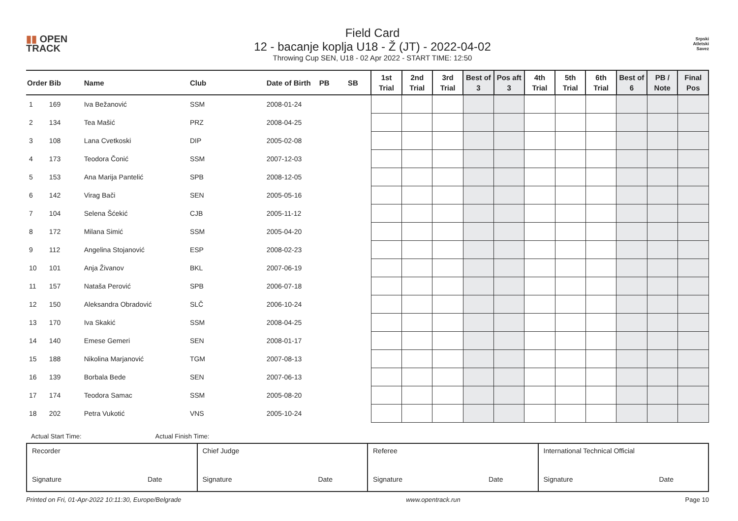▮▮ OPEN
TRACK
Field Card
12 - bacanje koplja U18 - Ž (JT) - 2022-04-02
Throwing Cup SEN, U18 - 02 Apr 2022 - START TIME: 12:50
Srpski
Atletski
Savez
| Order | Bib | Name | Club | Date of Birth | PB | SB | 1st Trial | 2nd Trial | 3rd Trial | Best of 3 | Pos aft 3 | 4th Trial | 5th Trial | 6th Trial | Best of 6 | PB / Note | Final Pos |
| --- | --- | --- | --- | --- | --- | --- | --- | --- | --- | --- | --- | --- | --- | --- | --- | --- | --- |
| 1 | 169 | Iva Bežanović | SSM | 2008-01-24 | | | | | | | | | | | | | |
| 2 | 134 | Tea Mašić | PRZ | 2008-04-25 | | | | | | | | | | | | | |
| 3 | 108 | Lana Cvetkoski | DIP | 2005-02-08 | | | | | | | | | | | | | |
| 4 | 173 | Teodora Čonić | SSM | 2007-12-03 | | | | | | | | | | | | | |
| 5 | 153 | Ana Marija Pantelić | SPB | 2008-12-05 | | | | | | | | | | | | | |
| 6 | 142 | Virag Bači | SEN | 2005-05-16 | | | | | | | | | | | | | |
| 7 | 104 | Selena Šćekić | CJB | 2005-11-12 | | | | | | | | | | | | | |
| 8 | 172 | Milana Simić | SSM | 2005-04-20 | | | | | | | | | | | | | |
| 9 | 112 | Angelina Stojanović | ESP | 2008-02-23 | | | | | | | | | | | | | |
| 10 | 101 | Anja Živanov | BKL | 2007-06-19 | | | | | | | | | | | | | |
| 11 | 157 | Nataša Perović | SPB | 2006-07-18 | | | | | | | | | | | | | |
| 12 | 150 | Aleksandra Obradović | SLČ | 2006-10-24 | | | | | | | | | | | | | |
| 13 | 170 | Iva Skakić | SSM | 2008-04-25 | | | | | | | | | | | | | |
| 14 | 140 | Emese Gemeri | SEN | 2008-01-17 | | | | | | | | | | | | | |
| 15 | 188 | Nikolina Marjanović | TGM | 2007-08-13 | | | | | | | | | | | | | |
| 16 | 139 | Borbala Bede | SEN | 2007-06-13 | | | | | | | | | | | | | |
| 17 | 174 | Teodora Samac | SSM | 2005-08-20 | | | | | | | | | | | | | |
| 18 | 202 | Petra Vukotić | VNS | 2005-10-24 | | | | | | | | | | | | | |
Actual Start Time: Actual Finish Time:
| Recorder Signature Date | Chief Judge Signature Date | Referee Signature Date | International Technical Official Signature Date |
Printed on Fri, 01-Apr-2022 10:11:30, Europe/Belgrade www.opentrack.run Page 10